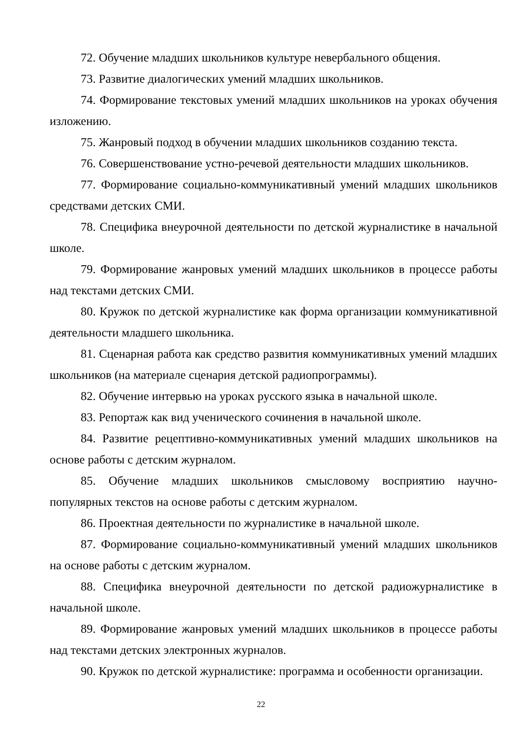72. Обучение младших школьников культуре невербального общения.
73. Развитие диалогических умений младших школьников.
74. Формирование текстовых умений младших школьников на уроках обучения изложению.
75. Жанровый подход в обучении младших школьников созданию текста.
76. Совершенствование устно-речевой деятельности младших школьников.
77. Формирование социально-коммуникативный умений младших школьников средствами детских СМИ.
78. Специфика внеурочной деятельности по детской журналистике в начальной школе.
79. Формирование жанровых умений младших школьников в процессе работы над текстами детских СМИ.
80. Кружок по детской журналистике как форма организации коммуникативной деятельности младшего школьника.
81. Сценарная работа как средство развития коммуникативных умений младших школьников (на материале сценария детской радиопрограммы).
82. Обучение интервью на уроках русского языка в начальной школе.
83. Репортаж как вид ученического сочинения в начальной школе.
84. Развитие рецептивно-коммуникативных умений младших школьников на основе работы с детским журналом.
85. Обучение младших школьников смысловому восприятию научно-популярных текстов на основе работы с детским журналом.
86. Проектная деятельности по журналистике в начальной школе.
87. Формирование социально-коммуникативный умений младших школьников на основе работы с детским журналом.
88. Специфика внеурочной деятельности по детской радиожурналистике в начальной школе.
89. Формирование жанровых умений младших школьников в процессе работы над текстами детских электронных журналов.
90. Кружок по детской журналистике: программа и особенности организации.
22